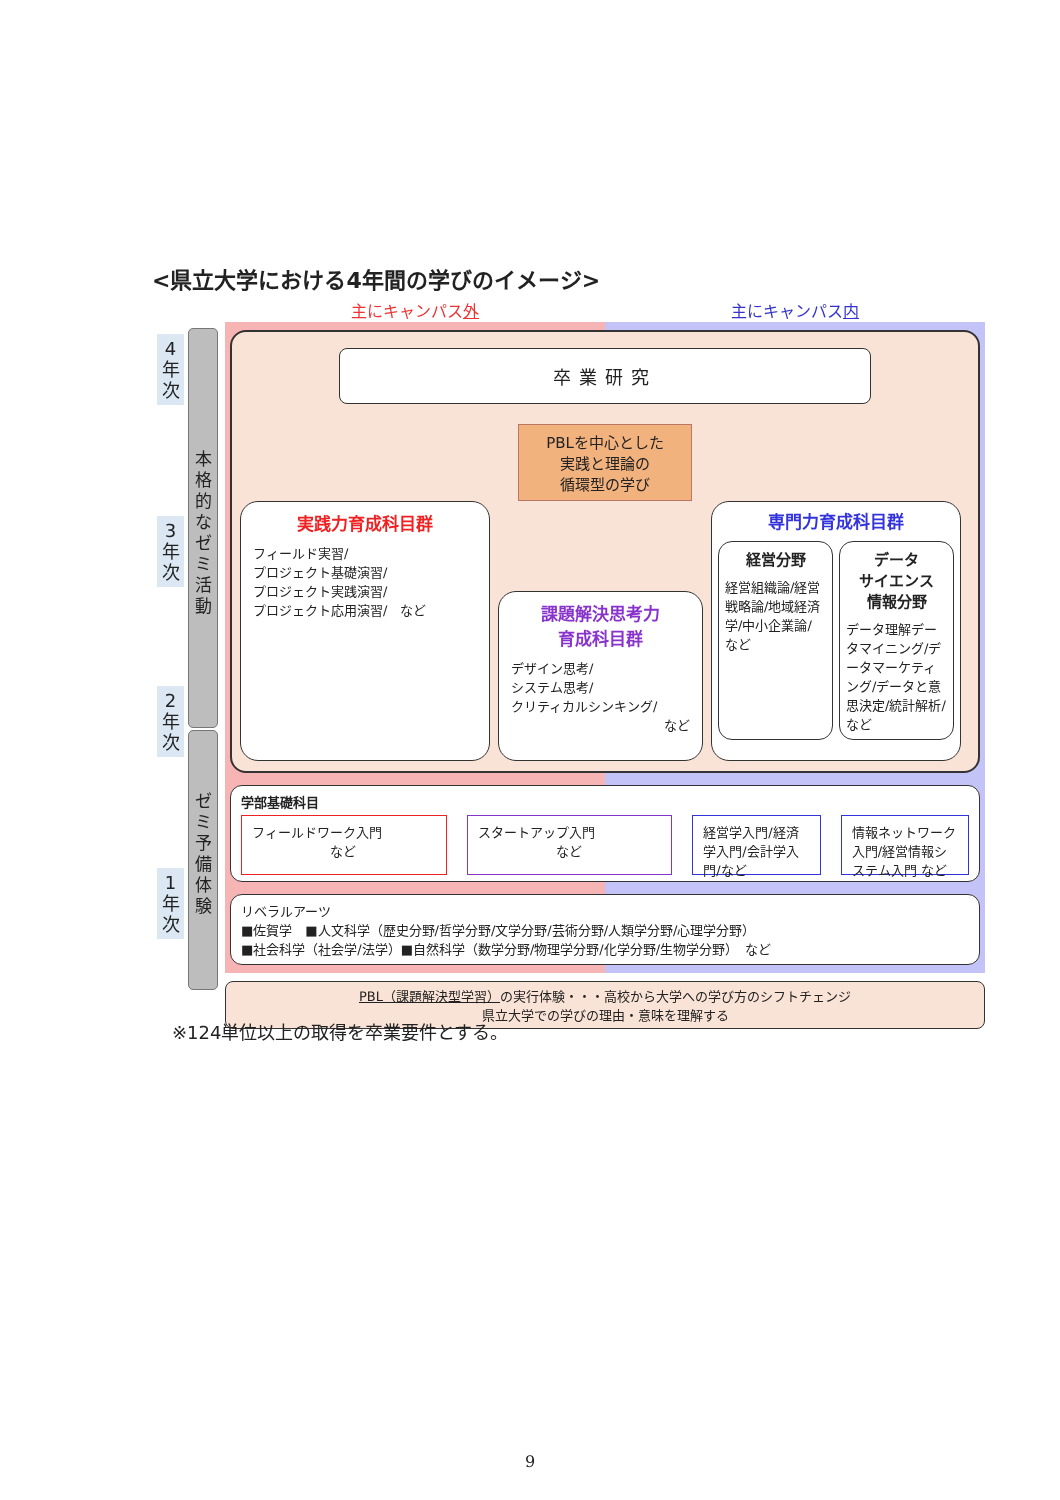<県立大学における4年間の学びのイメージ>
4
年
次
本
格
的
な
ゼ
ミ
活
動
3
年
次
2
年
次
ゼ
ミ
予
備
体
験
1
年
次
主にキャンパス外 主にキャンパス内
卒業研究
PBLを中心とした
実践と理論の
循環型の学び
実践力育成科目群
フィールド実習/
プロジェクト基礎演習/
プロジェクト実践演習/
プロジェクト応用演習/　など
課題解決思考力
育成科目群
デザイン思考/
システム思考/
クリティカルシンキング/
など
専門力育成科目群
経営分野
経営組織論/経営戦略論/地域経済学/中小企業論/
など
データ
サイエンス
情報分野
データ理解データマイニング/データマーケティング/データと意思決定/統計解析/ など
学部基礎科目
フィールドワーク入門
　　　　　　など
スタートアップ入門
　　　　　　など
経営学入門/経済学入門/会計学入門/など
情報ネットワーク入門/経営情報システム入門 など
リベラルアーツ
■佐賀学　■人文科学（歴史分野/哲学分野/文学分野/芸術分野/人類学分野/心理学分野）
■社会科学（社会学/法学）■自然科学（数学分野/物理学分野/化学分野/生物学分野）　など
PBL（課題解決型学習）の実行体験・・・高校から大学への学び方のシフトチェンジ
県立大学での学びの理由・意味を理解する
※124単位以上の取得を卒業要件とする。
9